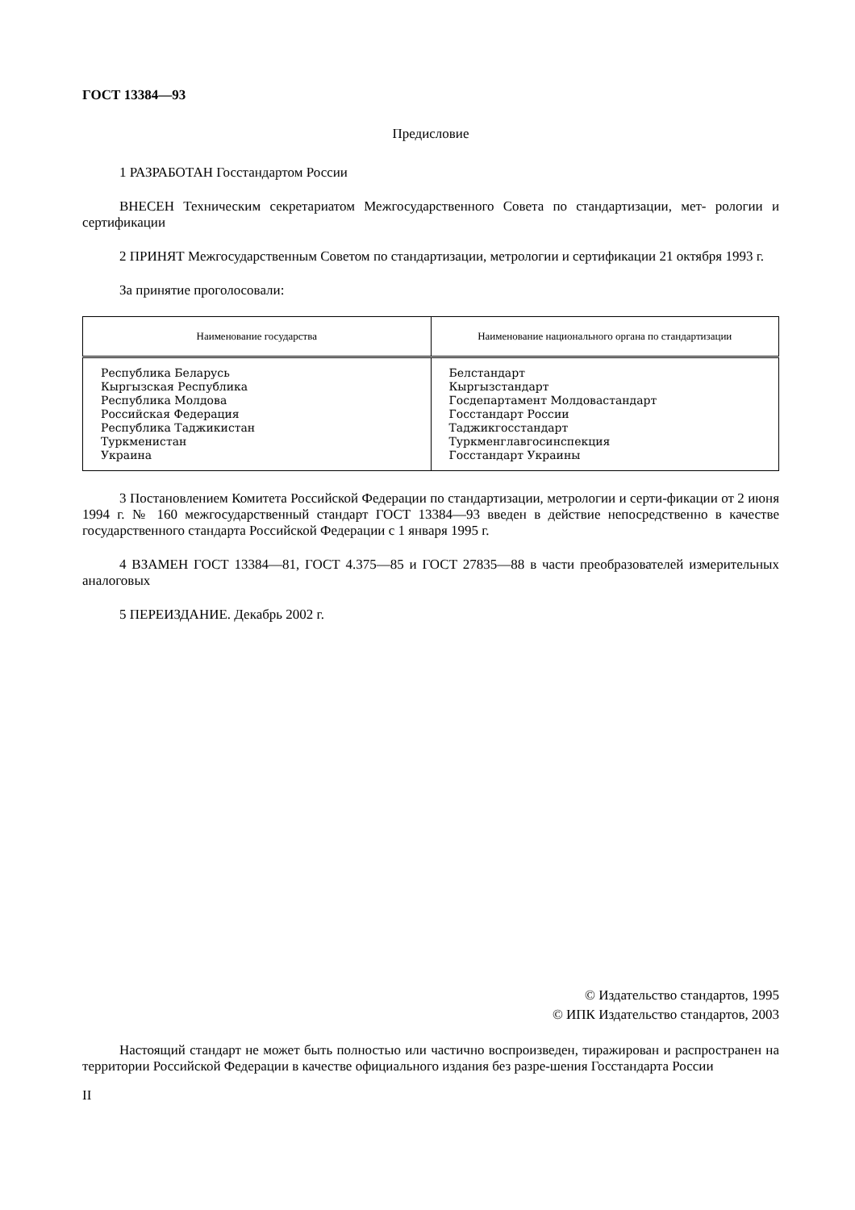ГОСТ 13384—93
Предисловие
1 РАЗРАБОТАН Госстандартом России
ВНЕСЕН Техническим секретариатом Межгосударственного Совета по стандартизации, мет- рологии и сертификации
2 ПРИНЯТ Межгосударственным Советом по стандартизации, метрологии и сертификации 21 октября 1993 г.
За принятие проголосовали:
| Наименование государства | Наименование национального органа по стандартизации |
| --- | --- |
| Республика Беларусь Кыргызская Республика Республика Молдова Российская Федерация Республика Таджикистан Туркменистан Украина | Белстандарт Кыргызстандарт Госдепартамент Молдовастандарт Госстандарт России Таджикгосстандарт Туркменглавгосинспекция Госстандарт Украины |
3 Постановлением Комитета Российской Федерации по стандартизации, метрологии и серти-фикации от 2 июня 1994 г. № 160 межгосударственный стандарт ГОСТ 13384—93 введен в действие непосредственно в качестве государственного стандарта Российской Федерации с 1 января 1995 г.
4 ВЗАМЕН ГОСТ 13384—81, ГОСТ 4.375—85 и ГОСТ 27835—88 в части преобразователей измерительных аналоговых
5 ПЕРЕИЗДАНИЕ. Декабрь 2002 г.
© Издательство стандартов, 1995
© ИПК Издательство стандартов, 2003
Настоящий стандарт не может быть полностью или частично воспроизведен, тиражирован и распространен на территории Российской Федерации в качестве официального издания без разре-шения Госстандарта России
II